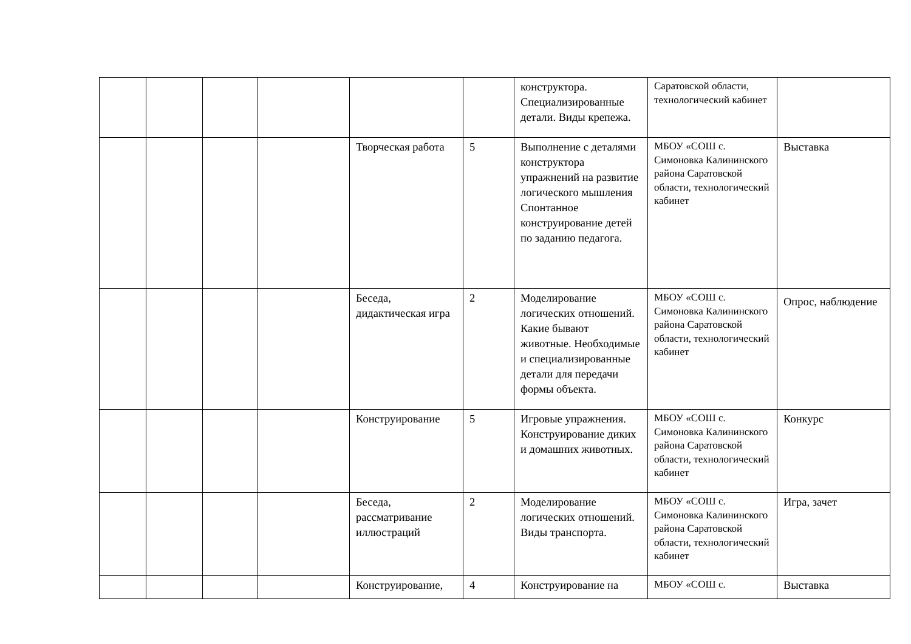| | | | | | | конструктора. Специализированные детали. Виды крепежа. | Саратовской области, технологический кабинет | |
| | | | | Творческая работа | 5 | Выполнение с деталями конструктора упражнений на развитие логического мышления Спонтанное конструирование детей по заданию педагога. | МБОУ «СОШ с. Симоновка Калининского района Саратовской области, технологический кабинет | Выставка |
| | | | | Беседа, дидактическая игра | 2 | Моделирование логических отношений. Какие бывают животные. Необходимые и специализированные детали для передачи формы объекта. | МБОУ «СОШ с. Симоновка Калининского района Саратовской области, технологический кабинет | Опрос, наблюдение |
| | | | | Конструирование | 5 | Игровые упражнения. Конструирование диких и домашних животных. | МБОУ «СОШ с. Симоновка Калининского района Саратовской области, технологический кабинет | Конкурс |
| | | | | Беседа, рассматривание иллюстраций | 2 | Моделирование логических отношений. Виды транспорта. | МБОУ «СОШ с. Симоновка Калининского района Саратовской области, технологический кабинет | Игра, зачет |
| | | | | Конструирование, | 4 | Конструирование на | МБОУ «СОШ с. | Выставка |